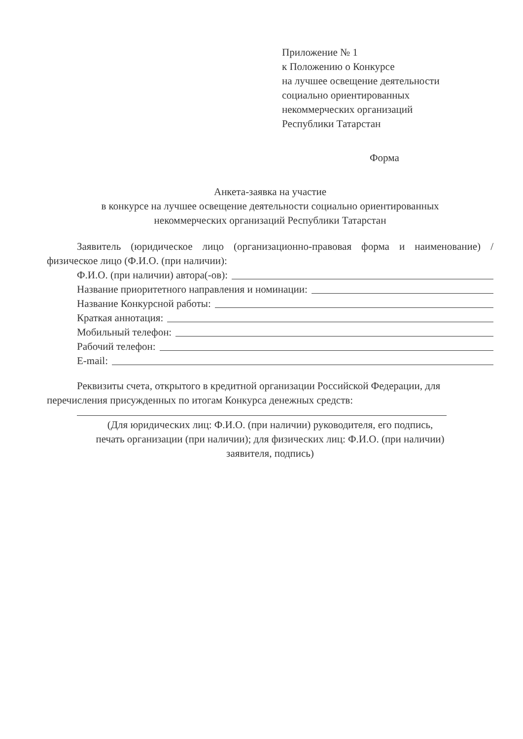Приложение № 1
к Положению о Конкурсе
на лучшее освещение деятельности
социально ориентированных
некоммерческих организаций
Республики Татарстан
Форма
Анкета-заявка на участие
в конкурсе на лучшее освещение деятельности социально ориентированных
некоммерческих организаций Республики Татарстан
Заявитель (юридическое лицо (организационно-правовая форма и наименование) / физическое лицо (Ф.И.О. (при наличии):
Ф.И.О. (при наличии) автора(-ов):
Название приоритетного направления и номинации:
Название Конкурсной работы:
Краткая аннотация:
Мобильный телефон:
Рабочий телефон:
E-mail:
Реквизиты счета, открытого в кредитной организации Российской Федерации, для перечисления присужденных по итогам Конкурса денежных средств:
(Для юридических лиц: Ф.И.О. (при наличии) руководителя, его подпись,
печать организации (при наличии); для физических лиц: Ф.И.О. (при наличии)
заявителя, подпись)